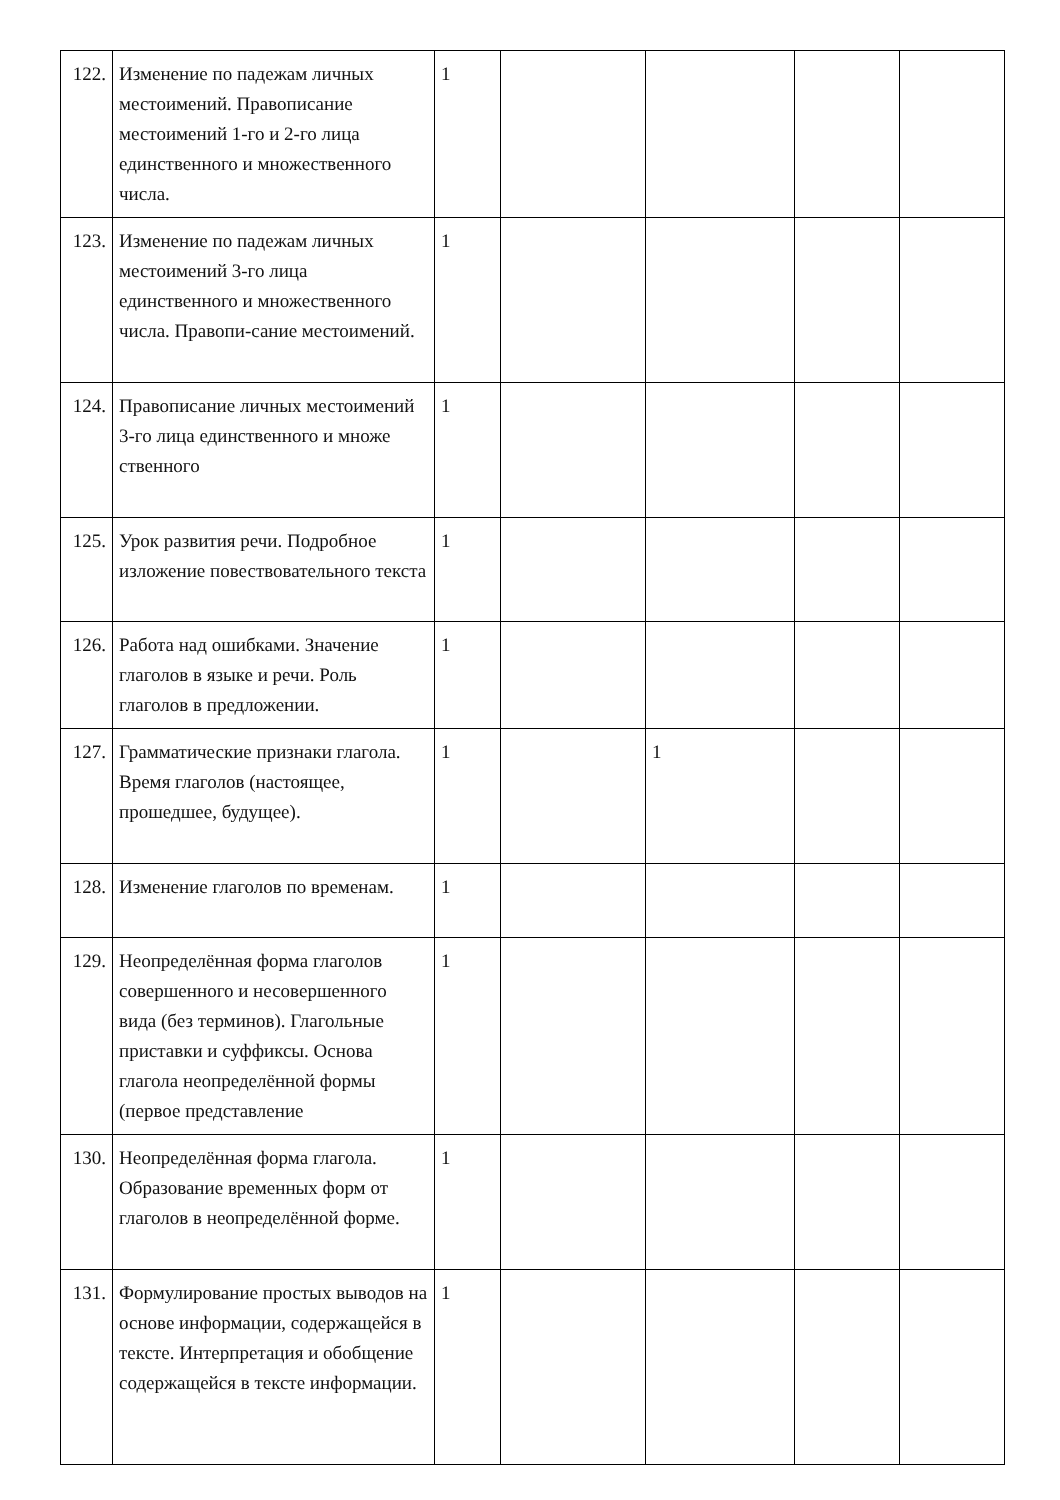| 122. | Изменение по падежам личных местоимений. Правописание местоимений 1-го и 2-го лица единственного и множественного числа. | 1 | | | | |
| 123. | Изменение по падежам личных местоимений 3-го лица единственного и множественного числа. Правопи-сание местоимений. | 1 | | | | |
| 124. | Правописание личных местоимений 3-го лица единственного и множе ственного | 1 | | | | |
| 125. | Урок развития речи. Подробное изложение повествовательного текста | 1 | | | | |
| 126. | Работа над ошибками. Значение глаголов в языке и речи. Роль глаголов в предложении. | 1 | | | | |
| 127. | Грамматические признаки глагола. Время глаголов (настоящее, прошедшее, будущее). | 1 | | 1 | | |
| 128. | Изменение глаголов по временам. | 1 | | | | |
| 129. | Неопределённая форма глаголов совершенного и несовершенного вида (без терминов). Глагольные приставки и суффиксы. Основа глагола неопределённой формы (первое представление | 1 | | | | |
| 130. | Неопределённая форма глагола. Образование временных форм от глаголов в неопределённой форме. | 1 | | | | |
| 131. | Формулирование простых выводов на основе информации, содержащейся в тексте. Интерпретация и обобщение содержащейся в тексте информации. | 1 | | | | |